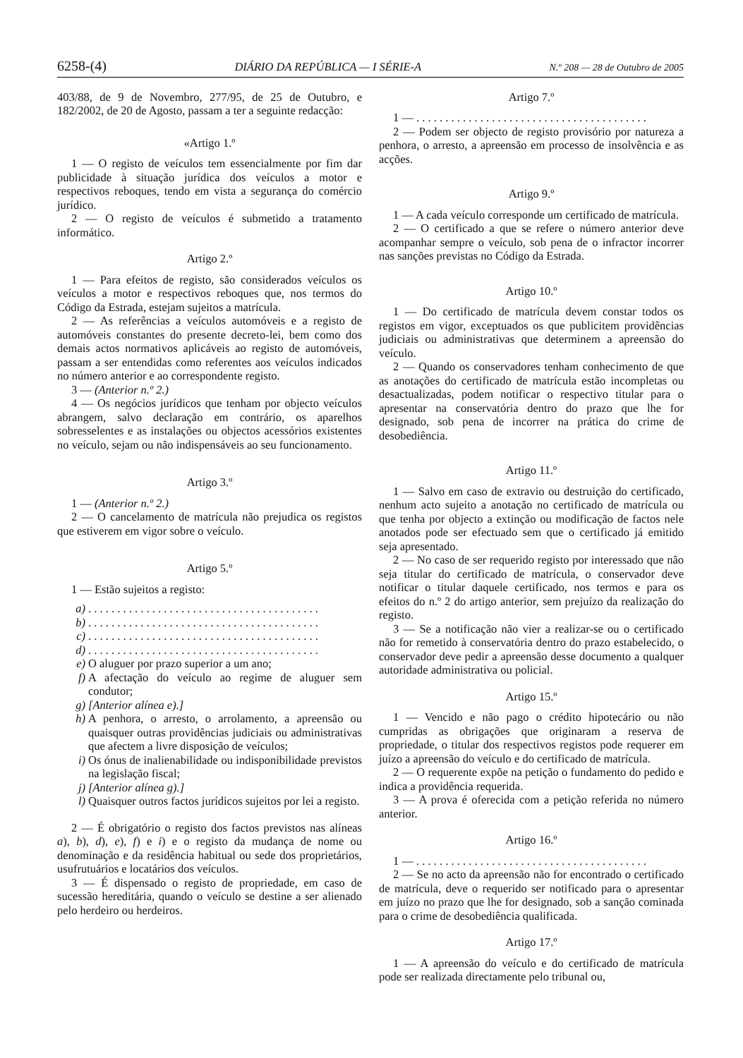6258-(4) DIÁRIO DA REPÚBLICA — I SÉRIE-A N.º 208 — 28 de Outubro de 2005
403/88, de 9 de Novembro, 277/95, de 25 de Outubro, e 182/2002, de 20 de Agosto, passam a ter a seguinte redacção:
«Artigo 1.º
1 — O registo de veículos tem essencialmente por fim dar publicidade à situação jurídica dos veículos a motor e respectivos reboques, tendo em vista a segurança do comércio jurídico.
2 — O registo de veículos é submetido a tratamento informático.
Artigo 2.º
1 — Para efeitos de registo, são considerados veículos os veículos a motor e respectivos reboques que, nos termos do Código da Estrada, estejam sujeitos a matrícula.
2 — As referências a veículos automóveis e a registo de automóveis constantes do presente decreto-lei, bem como dos demais actos normativos aplicáveis ao registo de automóveis, passam a ser entendidas como referentes aos veículos indicados no número anterior e ao correspondente registo.
3 — (Anterior n.º 2.)
4 — Os negócios jurídicos que tenham por objecto veículos abrangem, salvo declaração em contrário, os aparelhos sobresselentes e as instalações ou objectos acessórios existentes no veículo, sejam ou não indispensáveis ao seu funcionamento.
Artigo 3.º
1 — (Anterior n.º 2.)
2 — O cancelamento de matrícula não prejudica os registos que estiverem em vigor sobre o veículo.
Artigo 5.º
1 — Estão sujeitos a registo:
a). . . . . . . . . . . . . . . . . . . . . . . . . . . . . . . . . . . . . . . .
b). . . . . . . . . . . . . . . . . . . . . . . . . . . . . . . . . . . . . . . .
c). . . . . . . . . . . . . . . . . . . . . . . . . . . . . . . . . . . . . . . .
d). . . . . . . . . . . . . . . . . . . . . . . . . . . . . . . . . . . . . . . .
e) O aluguer por prazo superior a um ano;
f) A afectação do veículo ao regime de aluguer sem condutor;
g) [Anterior alínea e).]
h) A penhora, o arresto, o arrolamento, a apreensão ou quaisquer outras providências judiciais ou administrativas que afectem a livre disposição de veículos;
i) Os ónus de inalienabilidade ou indisponibilidade previstos na legislação fiscal;
j) [Anterior alínea g).]
l) Quaisquer outros factos jurídicos sujeitos por lei a registo.
2 — É obrigatório o registo dos factos previstos nas alíneas a), b), d), e), f) e i) e o registo da mudança de nome ou denominação e da residência habitual ou sede dos proprietários, usufrutuários e locatários dos veículos.
3 — É dispensado o registo de propriedade, em caso de sucessão hereditária, quando o veículo se destine a ser alienado pelo herdeiro ou herdeiros.
Artigo 7.º
1 — . . . . . . . . . . . . . . . . . . . . . . . . . . . . . . . . . . . . . . . .
2 — Podem ser objecto de registo provisório por natureza a penhora, o arresto, a apreensão em processo de insolvência e as acções.
Artigo 9.º
1 — A cada veículo corresponde um certificado de matrícula.
2 — O certificado a que se refere o número anterior deve acompanhar sempre o veículo, sob pena de o infractor incorrer nas sanções previstas no Código da Estrada.
Artigo 10.º
1 — Do certificado de matrícula devem constar todos os registos em vigor, exceptuados os que publicitem providências judiciais ou administrativas que determinem a apreensão do veículo.
2 — Quando os conservadores tenham conhecimento de que as anotações do certificado de matrícula estão incompletas ou desactualizadas, podem notificar o respectivo titular para o apresentar na conservatória dentro do prazo que lhe for designado, sob pena de incorrer na prática do crime de desobediência.
Artigo 11.º
1 — Salvo em caso de extravio ou destruição do certificado, nenhum acto sujeito a anotação no certificado de matrícula ou que tenha por objecto a extinção ou modificação de factos nele anotados pode ser efectuado sem que o certificado já emitido seja apresentado.
2 — No caso de ser requerido registo por interessado que não seja titular do certificado de matrícula, o conservador deve notificar o titular daquele certificado, nos termos e para os efeitos do n.º 2 do artigo anterior, sem prejuízo da realização do registo.
3 — Se a notificação não vier a realizar-se ou o certificado não for remetido à conservatória dentro do prazo estabelecido, o conservador deve pedir a apreensão desse documento a qualquer autoridade administrativa ou policial.
Artigo 15.º
1 — Vencido e não pago o crédito hipotecário ou não cumpridas as obrigações que originaram a reserva de propriedade, o titular dos respectivos registos pode requerer em juízo a apreensão do veículo e do certificado de matrícula.
2 — O requerente expõe na petição o fundamento do pedido e indica a providência requerida.
3 — A prova é oferecida com a petição referida no número anterior.
Artigo 16.º
1 — . . . . . . . . . . . . . . . . . . . . . . . . . . . . . . . . . . . . . . . .
2 — Se no acto da apreensão não for encontrado o certificado de matrícula, deve o requerido ser notificado para o apresentar em juízo no prazo que lhe for designado, sob a sanção cominada para o crime de desobediência qualificada.
Artigo 17.º
1 — A apreensão do veículo e do certificado de matrícula pode ser realizada directamente pelo tribunal ou,